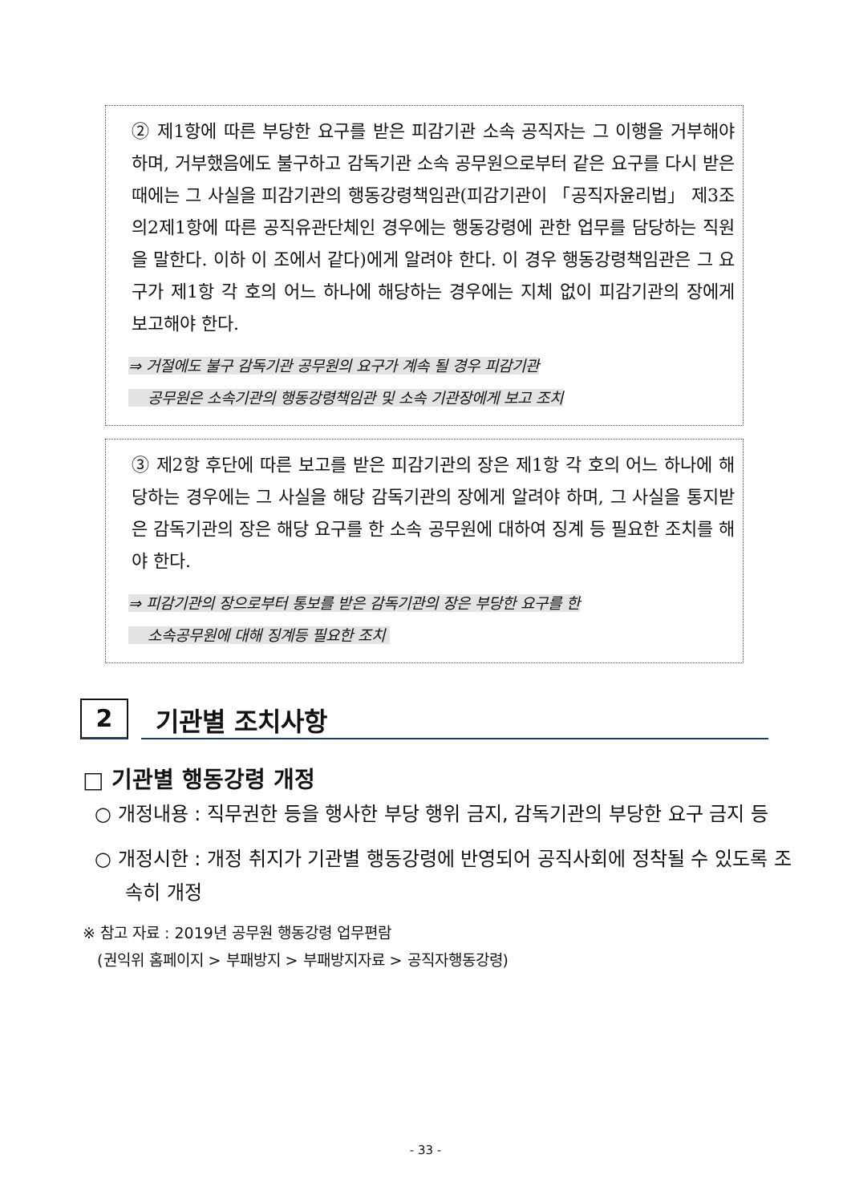② 제1항에 따른 부당한 요구를 받은 피감기관 소속 공직자는 그 이행을 거부해야 하며, 거부했음에도 불구하고 감독기관 소속 공무원으로부터 같은 요구를 다시 받은 때에는 그 사실을 피감기관의 행동강령책임관(피감기관이 「공직자윤리법」 제3조의2제1항에 따른 공직유관단체인 경우에는 행동강령에 관한 업무를 담당하는 직원을 말한다. 이하 이 조에서 같다)에게 알려야 한다. 이 경우 행동강령책임관은 그 요구가 제1항 각 호의 어느 하나에 해당하는 경우에는 지체 없이 피감기관의 장에게 보고해야 한다.
⇒ 거절에도 불구 감독기관 공무원의 요구가 계속 될 경우 피감기관
공무원은 소속기관의 행동강령책임관 및 소속 기관장에게 보고 조치
③ 제2항 후단에 따른 보고를 받은 피감기관의 장은 제1항 각 호의 어느 하나에 해당하는 경우에는 그 사실을 해당 감독기관의 장에게 알려야 하며, 그 사실을 통지받은 감독기관의 장은 해당 요구를 한 소속 공무원에 대하여 징계 등 필요한 조치를 해야 한다.
⇒ 피감기관의 장으로부터 통보를 받은 감독기관의 장은 부당한 요구를 한
소속공무원에 대해 징계등 필요한 조치
2
기관별 조치사항
□ 기관별 행동강령 개정
○ 개정내용 : 직무권한 등을 행사한 부당 행위 금지, 감독기관의 부당한 요구 금지 등
○ 개정시한 : 개정 취지가 기관별 행동강령에 반영되어 공직사회에 정착될 수 있도록 조속히 개정
※ 참고 자료 : 2019년 공무원 행동강령 업무편람
(권익위 홈페이지 > 부패방지 > 부패방지자료 > 공직자행동강령)
- 33 -